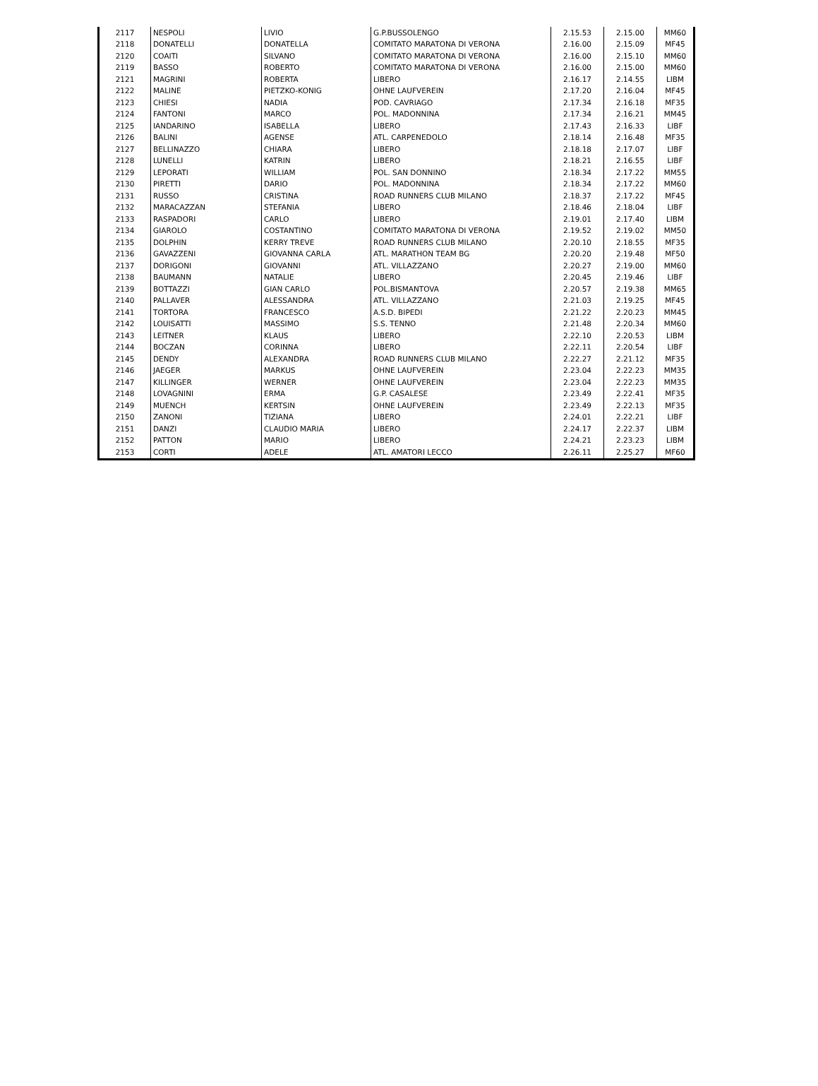| 2117 | NESPOLI | LIVIO | G.P.BUSSOLENGO | 2.15.53 | 2.15.00 | MM60 |
| 2118 | DONATELLI | DONATELLA | COMITATO MARATONA DI VERONA | 2.16.00 | 2.15.09 | MF45 |
| 2120 | COAITI | SILVANO | COMITATO MARATONA DI VERONA | 2.16.00 | 2.15.10 | MM60 |
| 2119 | BASSO | ROBERTO | COMITATO MARATONA DI VERONA | 2.16.00 | 2.15.00 | MM60 |
| 2121 | MAGRINI | ROBERTA | LIBERO | 2.16.17 | 2.14.55 | LIBM |
| 2122 | MALINE | PIETZKO-KONIG | OHNE LAUFVEREIN | 2.17.20 | 2.16.04 | MF45 |
| 2123 | CHIESI | NADIA | POD. CAVRIAGO | 2.17.34 | 2.16.18 | MF35 |
| 2124 | FANTONI | MARCO | POL. MADONNINA | 2.17.34 | 2.16.21 | MM45 |
| 2125 | IANDARINO | ISABELLA | LIBERO | 2.17.43 | 2.16.33 | LIBF |
| 2126 | BALINI | AGENSE | ATL. CARPENEDOLO | 2.18.14 | 2.16.48 | MF35 |
| 2127 | BELLINAZZO | CHIARA | LIBERO | 2.18.18 | 2.17.07 | LIBF |
| 2128 | LUNELLI | KATRIN | LIBERO | 2.18.21 | 2.16.55 | LIBF |
| 2129 | LEPORATI | WILLIAM | POL. SAN DONNINO | 2.18.34 | 2.17.22 | MM55 |
| 2130 | PIRETTI | DARIO | POL. MADONNINA | 2.18.34 | 2.17.22 | MM60 |
| 2131 | RUSSO | CRISTINA | ROAD RUNNERS CLUB MILANO | 2.18.37 | 2.17.22 | MF45 |
| 2132 | MARACAZZAN | STEFANIA | LIBERO | 2.18.46 | 2.18.04 | LIBF |
| 2133 | RASPADORI | CARLO | LIBERO | 2.19.01 | 2.17.40 | LIBM |
| 2134 | GIAROLO | COSTANTINO | COMITATO MARATONA DI VERONA | 2.19.52 | 2.19.02 | MM50 |
| 2135 | DOLPHIN | KERRY TREVE | ROAD RUNNERS CLUB MILANO | 2.20.10 | 2.18.55 | MF35 |
| 2136 | GAVAZZENI | GIOVANNA CARLA | ATL. MARATHON TEAM BG | 2.20.20 | 2.19.48 | MF50 |
| 2137 | DORIGONI | GIOVANNI | ATL. VILLAZZANO | 2.20.27 | 2.19.00 | MM60 |
| 2138 | BAUMANN | NATALIE | LIBERO | 2.20.45 | 2.19.46 | LIBF |
| 2139 | BOTTAZZI | GIAN CARLO | POL.BISMANTOVA | 2.20.57 | 2.19.38 | MM65 |
| 2140 | PALLAVER | ALESSANDRA | ATL. VILLAZZANO | 2.21.03 | 2.19.25 | MF45 |
| 2141 | TORTORA | FRANCESCO | A.S.D. BIPEDI | 2.21.22 | 2.20.23 | MM45 |
| 2142 | LOUISATTI | MASSIMO | S.S. TENNO | 2.21.48 | 2.20.34 | MM60 |
| 2143 | LEITNER | KLAUS | LIBERO | 2.22.10 | 2.20.53 | LIBM |
| 2144 | BOCZAN | CORINNA | LIBERO | 2.22.11 | 2.20.54 | LIBF |
| 2145 | DENDY | ALEXANDRA | ROAD RUNNERS CLUB MILANO | 2.22.27 | 2.21.12 | MF35 |
| 2146 | JAEGER | MARKUS | OHNE LAUFVEREIN | 2.23.04 | 2.22.23 | MM35 |
| 2147 | KILLINGER | WERNER | OHNE LAUFVEREIN | 2.23.04 | 2.22.23 | MM35 |
| 2148 | LOVAGNINI | ERMA | G.P. CASALESE | 2.23.49 | 2.22.41 | MF35 |
| 2149 | MUENCH | KERTSIN | OHNE LAUFVEREIN | 2.23.49 | 2.22.13 | MF35 |
| 2150 | ZANONI | TIZIANA | LIBERO | 2.24.01 | 2.22.21 | LIBF |
| 2151 | DANZI | CLAUDIO MARIA | LIBERO | 2.24.17 | 2.22.37 | LIBM |
| 2152 | PATTON | MARIO | LIBERO | 2.24.21 | 2.23.23 | LIBM |
| 2153 | CORTI | ADELE | ATL. AMATORI LECCO | 2.26.11 | 2.25.27 | MF60 |